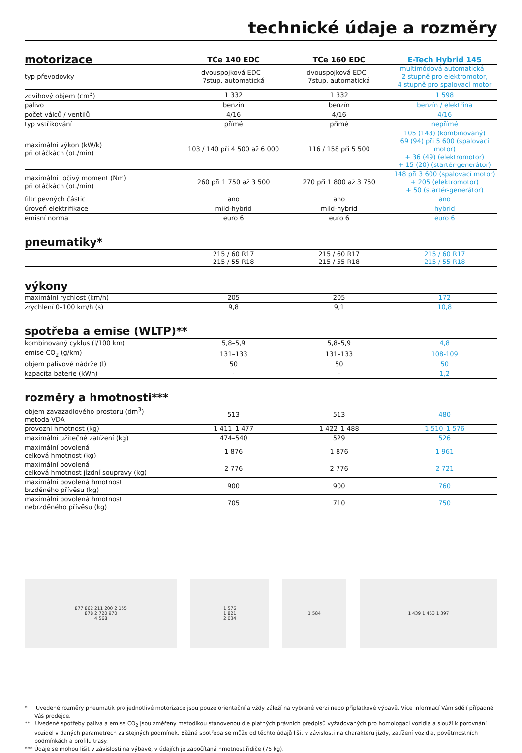technické údaje a rozměry
| motorizace | TCe 140 EDC | TCe 160 EDC | E-Tech Hybrid 145 |
| --- | --- | --- | --- |
| typ převodovky | dvouspojková EDC – 7stup. automatická | dvouspojková EDC – 7stup. automatická | multimódová automatická – 2 stupně pro elektromotor, 4 stupně pro spalovací motor |
| zdvihový objem (cm<sup>3</sup>) | 1 332 | 1 332 | 1 598 |
| palivo | benzín | benzín | benzín / elektřina |
| počet válců / ventilů | 4/16 | 4/16 | 4/16 |
| typ vstřikování | přímé | přímé | nepřímé |
| maximální výkon (kW/k) při otáčkách (ot./min) | 103 / 140 při 4 500 až 6 000 | 116 / 158 při 5 500 | 105 (143) (kombinovaný) 69 (94) při 5 600 (spalovací motor) + 36 (49) (elektromotor) + 15 (20) (startér-generátor) |
| maximální točivý moment (Nm) při otáčkách (ot./min) | 260 při 1 750 až 3 500 | 270 při 1 800 až 3 750 | 148 při 3 600 (spalovací motor) + 205 (elektromotor) + 50 (startér-generátor) |
| filtr pevných částic | ano | ano | ano |
| úroveň elektrifikace | mild-hybrid | mild-hybrid | hybrid |
| emisní norma | euro 6 | euro 6 | euro 6 |
pneumatiky*
| | 215 / 60 R17 215 / 55 R18 | 215 / 60 R17 215 / 55 R18 | 215 / 60 R17 215 / 55 R18 |
výkony
| maximální rychlost (km/h) | 205 | 205 | 172 |
| zrychlení 0–100 km/h (s) | 9,8 | 9,1 | 10,8 |
spotřeba a emise (WLTP)**
| kombinovaný cyklus (l/100 km) | 5,8–5,9 | 5,8–5,9 | 4,8 |
| emise CO<sub>2</sub> (g/km) | 131–133 | 131–133 | 108-109 |
| objem palivové nádrže (l) | 50 | 50 | 50 |
| kapacita baterie (kWh) | - | - | 1,2 |
rozměry a hmotnosti***
| objem zavazadlového prostoru (dm<sup>3</sup>) metoda VDA | 513 | 513 | 480 |
| provozní hmotnost (kg) | 1 411–1 477 | 1 422–1 488 | 1 510–1 576 |
| maximální užitečné zatížení (kg) | 474–540 | 529 | 526 |
| maximální povolená celková hmotnost (kg) | 1 876 | 1 876 | 1 961 |
| maximální povolená celková hmotnost jízdní soupravy (kg) | 2 776 | 2 776 | 2 721 |
| maximální povolená hmotnost brzděného přívěsu (kg) | 900 | 900 | 760 |
| maximální povolená hmotnost nebrzděného přívěsu (kg) | 705 | 710 | 750 |
877 862 211 200 2 155
878 2 720 970
4 568
1 576
1 821
2 034
1 584 1 439 1 453 1 397
* Uvedené rozměry pneumatik pro jednotlivé motorizace jsou pouze orientační a vždy záleží na vybrané verzi nebo příplatkové výbavě. Více informací Vám sdělí případně Váš prodejce.
** Uvedené spotřeby paliva a emise CO<sub>2</sub> jsou změřeny metodikou stanovenou dle platných právních předpisů vyžadovaných pro homologaci vozidla a slouží k porovnání vozidel v daných parametrech za stejných podmínek. Běžná spotřeba se může od těchto údajů lišit v závislosti na charakteru jízdy, zatížení vozidla, povětrnostních podmínkách a profilu trasy.
*** Údaje se mohou lišit v závislosti na výbavě, v údajích je započítaná hmotnost řidiče (75 kg).